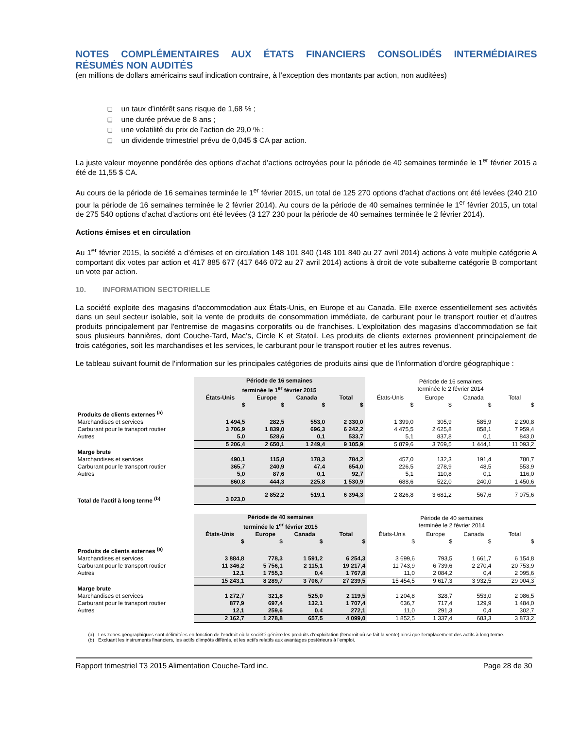NOTES COMPLÉMENTAIRES AUX ÉTATS FINANCIERS CONSOLIDÉS INTERMÉDIAIRES
RÉSUMÉS NON AUDITÉS
(en millions de dollars américains sauf indication contraire, à l’exception des montants par action, non auditées)
un taux d’intérêt sans risque de 1,68 % ;
une durée prévue de 8 ans ;
une volatilité du prix de l’action de 29,0 % ;
un dividende trimestriel prévu de 0,045 $ CA par action.
La juste valeur moyenne pondérée des options d’achat d’actions octroyées pour la période de 40 semaines terminée le 1<sup>er</sup> février 2015 a été de 11,55 $ CA.
Au cours de la période de 16 semaines terminée le 1<sup>er</sup> février 2015, un total de 125 270 options d’achat d’actions ont été levées (240 210 pour la période de 16 semaines terminée le 2 février 2014). Au cours de la période de 40 semaines terminée le 1<sup>er</sup> février 2015, un total de 275 540 options d’achat d’actions ont été levées (3 127 230 pour la période de 40 semaines terminée le 2 février 2014).
Actions émises et en circulation
Au 1<sup>er</sup> février 2015, la société a d’émises et en circulation 148 101 840 (148 101 840 au 27 avril 2014) actions à vote multiple catégorie A comportant dix votes par action et 417 885 677 (417 646 072 au 27 avril 2014) actions à droit de vote subalterne catégorie B comportant un vote par action.
10. INFORMATION SECTORIELLE
La société exploite des magasins d'accommodation aux États-Unis, en Europe et au Canada. Elle exerce essentiellement ses activités dans un seul secteur isolable, soit la vente de produits de consommation immédiate, de carburant pour le transport routier et d’autres produits principalement par l'entremise de magasins corporatifs ou de franchises. L'exploitation des magasins d'accommodation se fait sous plusieurs bannières, dont Couche-Tard, Mac’s, Circle K et Statoil. Les produits de clients externes proviennent principalement de trois catégories, soit les marchandises et les services, le carburant pour le transport routier et les autres revenus.
Le tableau suivant fournit de l'information sur les principales catégories de produits ainsi que de l'information d'ordre géographique :
| | Période de 16 semaines terminée le 1<sup>er</sup> février 2015 | | | | Période de 16 semaines terminée le 2 février 2014 | | | |
| --- | --- | --- | --- | --- | --- | --- | --- | --- |
| | États-Unis | Europe | Canada | Total | États-Unis | Europe | Canada | Total |
| | $ | $ | $ | $ | $ | $ | $ | $ |
| Produits de clients externes <sup>(a)</sup> | | | | | | | | |
| Marchandises et services | 1 494,5 | 282,5 | 553,0 | 2 330,0 | 1 399,0 | 305,9 | 585,9 | 2 290,8 |
| Carburant pour le transport routier | 3 706,9 | 1 839,0 | 696,3 | 6 242,2 | 4 475,5 | 2 625,8 | 858,1 | 7 959,4 |
| Autres | 5,0 | 528,6 | 0,1 | 533,7 | 5,1 | 837,8 | 0,1 | 843,0 |
| | 5 206,4 | 2 650,1 | 1 249,4 | 9 105,9 | 5 879,6 | 3 769,5 | 1 444,1 | 11 093,2 |
| Marge brute | | | | | | | | |
| Marchandises et services | 490,1 | 115,8 | 178,3 | 784,2 | 457,0 | 132,3 | 191,4 | 780,7 |
| Carburant pour le transport routier | 365,7 | 240,9 | 47,4 | 654,0 | 226,5 | 278,9 | 48,5 | 553,9 |
| Autres | 5,0 | 87,6 | 0,1 | 92,7 | 5,1 | 110,8 | 0,1 | 116,0 |
| | 860,8 | 444,3 | 225,8 | 1 530,9 | 688,6 | 522,0 | 240,0 | 1 450,6 |
| Total de l’actif à long terme <sup>(b)</sup> | 3 023,0 | 2 852,2 | 519,1 | 6 394,3 | 2 826,8 | 3 681,2 | 567,6 | 7 075,6 |
| | Période de 40 semaines terminée le 1<sup>er</sup> février 2015 | | | | Période de 40 semaines terminée le 2 février 2014 | | | |
| --- | --- | --- | --- | --- | --- | --- | --- | --- |
| | États-Unis | Europe | Canada | Total | États-Unis | Europe | Canada | Total |
| | $ | $ | $ | $ | $ | $ | $ | $ |
| Produits de clients externes <sup>(a)</sup> | | | | | | | | |
| Marchandises et services | 3 884,8 | 778,3 | 1 591,2 | 6 254,3 | 3 699,6 | 793,5 | 1 661,7 | 6 154,8 |
| Carburant pour le transport routier | 11 346,2 | 5 756,1 | 2 115,1 | 19 217,4 | 11 743,9 | 6 739,6 | 2 270,4 | 20 753,9 |
| Autres | 12,1 | 1 755,3 | 0,4 | 1 767,8 | 11,0 | 2 084,2 | 0,4 | 2 095,6 |
| | 15 243,1 | 8 289,7 | 3 706,7 | 27 239,5 | 15 454,5 | 9 617,3 | 3 932,5 | 29 004,3 |
| Marge brute | | | | | | | | |
| Marchandises et services | 1 272,7 | 321,8 | 525,0 | 2 119,5 | 1 204,8 | 328,7 | 553,0 | 2 086,5 |
| Carburant pour le transport routier | 877,9 | 697,4 | 132,1 | 1 707,4 | 636,7 | 717,4 | 129,9 | 1 484,0 |
| Autres | 12,1 | 259,6 | 0,4 | 272,1 | 11,0 | 291,3 | 0,4 | 302,7 |
| | 2 162,7 | 1 278,8 | 657,5 | 4 099,0 | 1 852,5 | 1 337,4 | 683,3 | 3 873,2 |
(a) Les zones géographiques sont délimitées en fonction de l'endroit où la société génère les produits d'exploitation (l'endroit où se fait la vente) ainsi que l'emplacement des actifs à long terme.
(b) Excluant les instruments financiers, les actifs d'impôts différés, et les actifs relatifs aux avantages postérieurs à l'emploi.
Rapport trimestriel T3 2015 Alimentation Couche-Tard inc. Page 28 de 30